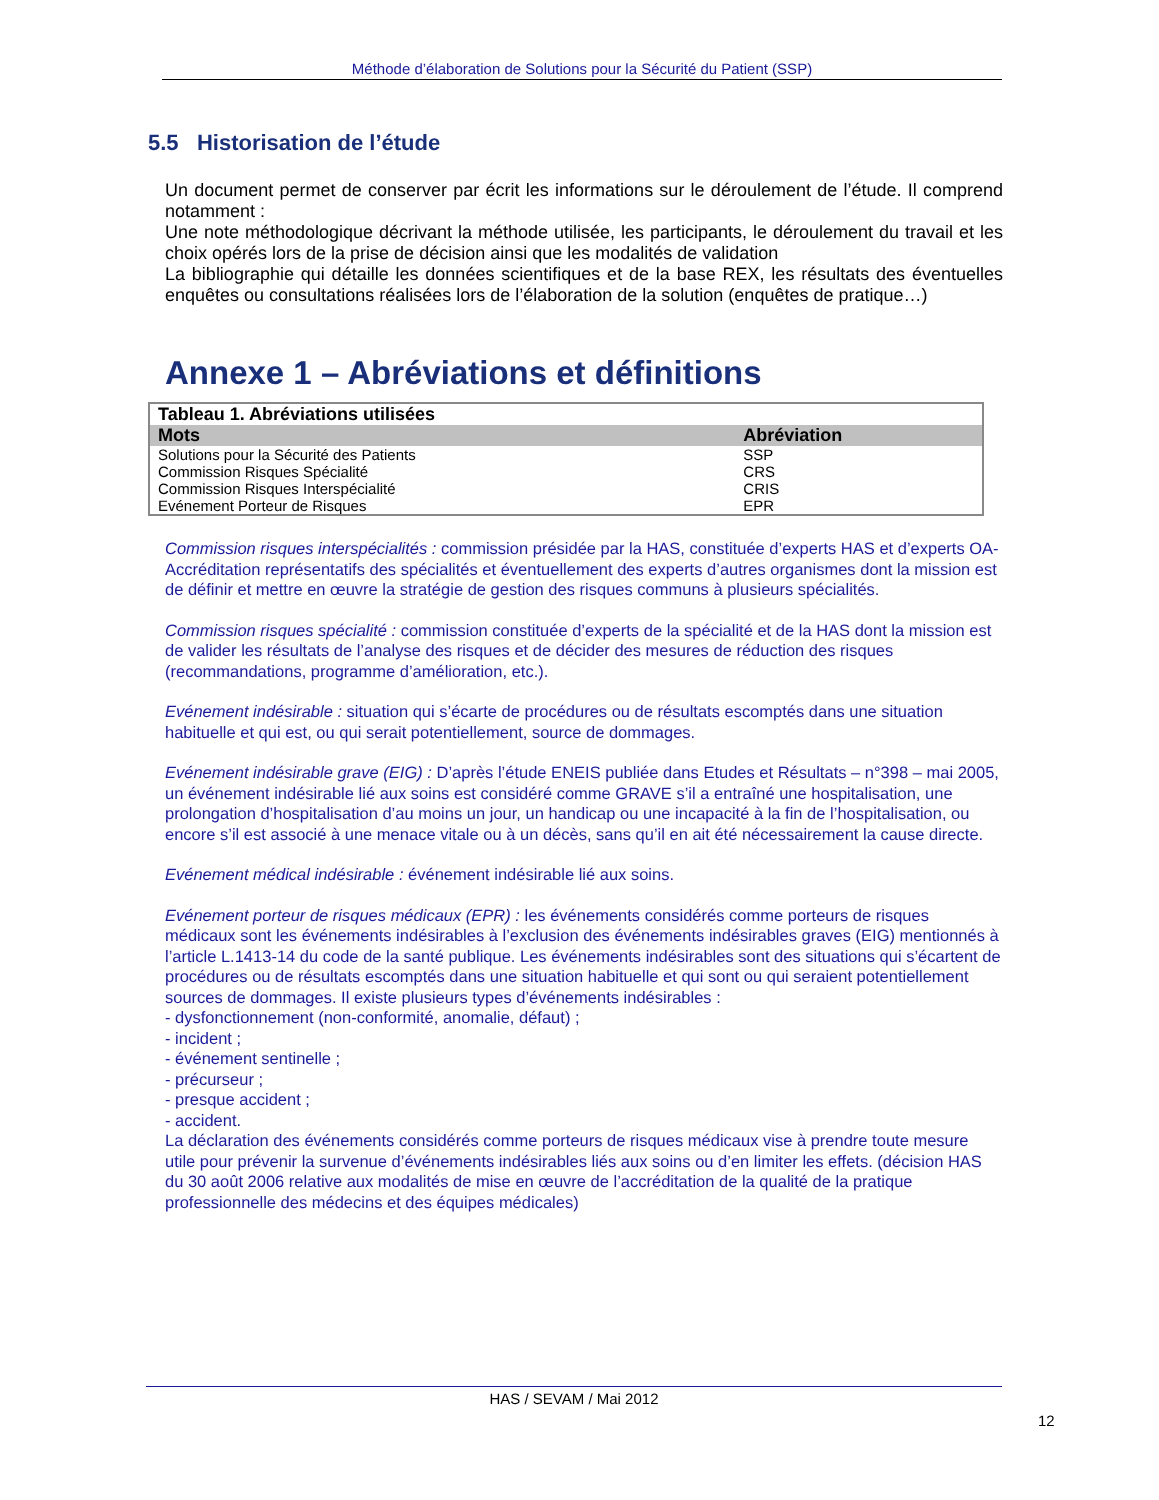Méthode d’élaboration de Solutions pour la Sécurité du Patient (SSP)
5.5 Historisation de l’étude
Un document permet de conserver par écrit les informations sur le déroulement de l’étude. Il comprend notamment :
Une note méthodologique décrivant la méthode utilisée, les participants, le déroulement du travail et les choix opérés lors de la prise de décision ainsi que les modalités de validation
La bibliographie qui détaille les données scientifiques et de la base REX, les résultats des éventuelles enquêtes ou consultations réalisées lors de l’élaboration de la solution (enquêtes de pratique…)
Annexe 1 – Abréviations et définitions
| Tableau 1. Abréviations utilisées | |
| Mots | Abréviation |
| Solutions pour la Sécurité des Patients | SSP |
| Commission Risques Spécialité | CRS |
| Commission Risques Interspécialité | CRIS |
| Evénement Porteur de Risques | EPR |
Commission risques interspécialités : commission présidée par la HAS, constituée d’experts HAS et d’experts OA-Accréditation représentatifs des spécialités et éventuellement des experts d’autres organismes dont la mission est de définir et mettre en œuvre la stratégie de gestion des risques communs à plusieurs spécialités.
Commission risques spécialité : commission constituée d’experts de la spécialité et de la HAS dont la mission est de valider les résultats de l’analyse des risques et de décider des mesures de réduction des risques (recommandations, programme d’amélioration, etc.).
Evénement indésirable : situation qui s’écarte de procédures ou de résultats escomptés dans une situation habituelle et qui est, ou qui serait potentiellement, source de dommages.
Evénement indésirable grave (EIG) : D’après l’étude ENEIS publiée dans Etudes et Résultats – n°398 – mai 2005, un événement indésirable lié aux soins est considéré comme GRAVE s’il a entraîné une hospitalisation, une prolongation d’hospitalisation d’au moins un jour, un handicap ou une incapacité à la fin de l’hospitalisation, ou encore s’il est associé à une menace vitale ou à un décès, sans qu’il en ait été nécessairement la cause directe.
Evénement médical indésirable : événement indésirable lié aux soins.
Evénement porteur de risques médicaux (EPR) : les événements considérés comme porteurs de risques médicaux sont les événements indésirables à l’exclusion des événements indésirables graves (EIG) mentionnés à l’article L.1413-14 du code de la santé publique. Les événements indésirables sont des situations qui s’écartent de procédures ou de résultats escomptés dans une situation habituelle et qui sont ou qui seraient potentiellement sources de dommages. Il existe plusieurs types d’événements indésirables :
- dysfonctionnement (non-conformité, anomalie, défaut) ;
- incident ;
- événement sentinelle ;
- précurseur ;
- presque accident ;
- accident.
La déclaration des événements considérés comme porteurs de risques médicaux vise à prendre toute mesure utile pour prévenir la survenue d’événements indésirables liés aux soins ou d’en limiter les effets. (décision HAS du 30 août 2006 relative aux modalités de mise en œuvre de l’accréditation de la qualité de la pratique professionnelle des médecins et des équipes médicales)
HAS / SEVAM / Mai 2012
12